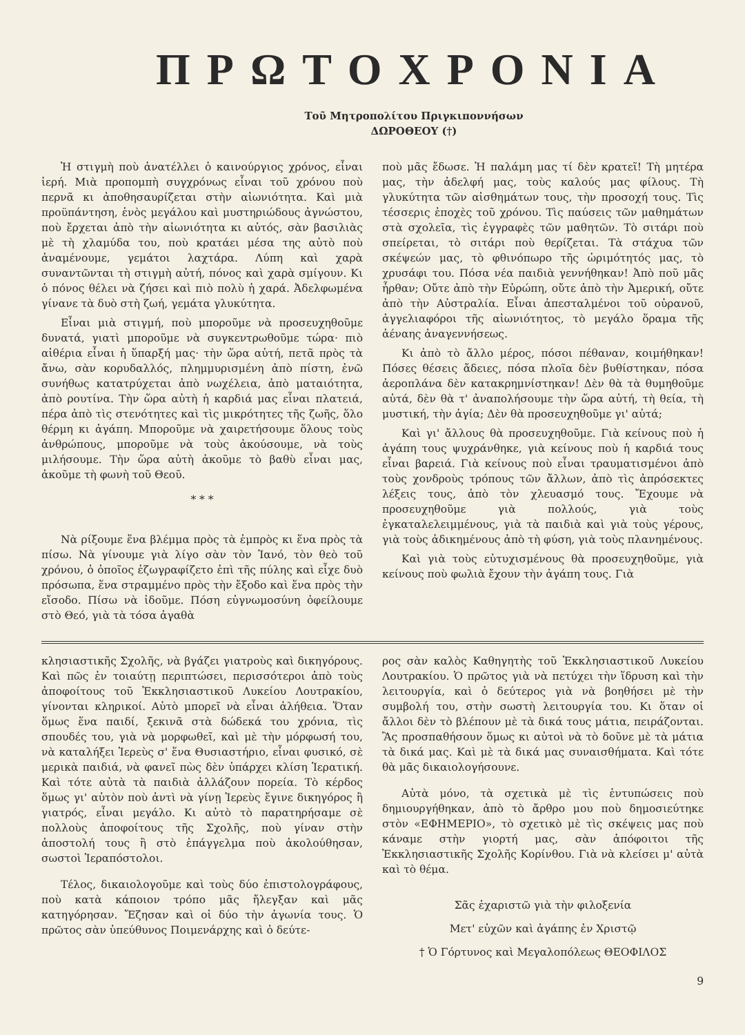ΠΡΩΤΟΧΡΟΝΙΑ
Τοῦ Μητροπολίτου Πριγκιποννήσων
ΔΩΡΟΘΕΟΥ (†)
Ἡ στιγμὴ ποὺ ἀνατέλλει ὁ καινούργιος χρόνος, εἶναι ἱερή. Μιὰ προπομπὴ συγχρόνως εἶναι τοῦ χρόνου ποὺ περνᾶ κι ἀποθησαυρίζεται στὴν αἰωνιότητα. Καὶ μιὰ προϋπάντηση, ἑνὸς μεγάλου καὶ μυστηριώδους ἀγνώστου, ποὺ ἔρχεται ἀπὸ τὴν αἰωνιότητα κι αὐτός, σὰν βασιλιὰς μὲ τὴ χλαμύδα του, ποὺ κρατάει μέσα της αὐτὸ ποὺ ἀναμένουμε, γεμάτοι λαχτάρα. Λύπη καὶ χαρὰ συναντῶνται τὴ στιγμὴ αὐτή, πόνος καὶ χαρὰ σμίγουν. Κι ὁ πόνος θέλει νὰ ζήσει καὶ πιὸ πολὺ ἡ χαρά. Ἀδελφωμένα γίνανε τὰ δυὸ στὴ ζωή, γεμάτα γλυκύτητα.
Εἶναι μιὰ στιγμή, ποὺ μποροῦμε νὰ προσευχηθοῦμε δυνατά, γιατὶ μποροῦμε νὰ συγκεντρωθοῦμε τώρα· πιὸ αἰθέρια εἶναι ἡ ὕπαρξή μας· τὴν ὥρα αὐτή, πετᾶ πρὸς τὰ ἄνω, σὰν κορυδαλλός, πλημμυρισμένη ἀπὸ πίστη, ἐνῶ συνήθως κατατρύχεται ἀπὸ νωχέλεια, ἀπὸ ματαιότητα, ἀπὸ ρουτίνα. Τὴν ὥρα αὐτὴ ἡ καρδιά μας εἶναι πλατειά, πέρα ἀπὸ τὶς στενότητες καὶ τὶς μικρότητες τῆς ζωῆς, ὅλο θέρμη κι ἀγάπη. Μποροῦμε νὰ χαιρετήσουμε ὅλους τοὺς ἀνθρώπους, μποροῦμε νὰ τοὺς ἀκούσουμε, νὰ τοὺς μιλήσουμε. Τὴν ὥρα αὐτὴ ἀκοῦμε τὸ βαθὺ εἶναι μας, ἀκοῦμε τὴ φωνὴ τοῦ Θεοῦ.
* * *
Νὰ ρίξουμε ἕνα βλέμμα πρὸς τὰ ἐμπρὸς κι ἕνα πρὸς τὰ πίσω. Νὰ γίνουμε γιὰ λίγο σὰν τὸν Ἰανό, τὸν θεὸ τοῦ χρόνου, ὁ ὁποῖος ἐζωγραφίζετο ἐπὶ τῆς πύλης καὶ εἶχε δυὸ πρόσωπα, ἕνα στραμμένο πρὸς τὴν ἔξοδο καὶ ἕνα πρὸς τὴν εἴσοδο. Πίσω νὰ ἰδοῦμε. Πόση εὐγνωμοσύνη ὀφείλουμε στὸ Θεό, γιὰ τὰ τόσα ἀγαθὰ
ποὺ μᾶς ἔδωσε. Ἡ παλάμη μας τί δὲν κρατεῖ! Τὴ μητέρα μας, τὴν ἀδελφή μας, τοὺς καλούς μας φίλους. Τὴ γλυκύτητα τῶν αἰσθημάτων τους, τὴν προσοχή τους. Τὶς τέσσερις ἐποχὲς τοῦ χρόνου. Τὶς παύσεις τῶν μαθημάτων στὰ σχολεῖα, τὶς ἐγγραφὲς τῶν μαθητῶν. Τὸ σιτάρι ποὺ σπείρεται, τὸ σιτάρι ποὺ θερίζεται. Τὰ στάχυα τῶν σκέψεών μας, τὸ φθινόπωρο τῆς ὡριμότητός μας, τὸ χρυσάφι του. Πόσα νέα παιδιὰ γεννήθηκαν! Ἀπὸ ποῦ μᾶς ἦρθαν; Οὔτε ἀπὸ τὴν Εὐρώπη, οὔτε ἀπὸ τὴν Ἀμερική, οὔτε ἀπὸ τὴν Αὐστραλία. Εἶναι ἀπεσταλμένοι τοῦ οὐρανοῦ, ἀγγελιαφόροι τῆς αἰωνιότητος, τὸ μεγάλο ὅραμα τῆς ἀέναης ἀναγεννήσεως.
Κι ἀπὸ τὸ ἄλλο μέρος, πόσοι πέθαναν, κοιμήθηκαν! Πόσες θέσεις ἄδειες, πόσα πλοῖα δὲν βυθίστηκαν, πόσα ἀεροπλάνα δὲν κατακρημνίστηκαν! Δὲν θὰ τὰ θυμηθοῦμε αὐτά, δὲν θὰ τ' ἀναπολήσουμε τὴν ὥρα αὐτή, τὴ θεία, τὴ μυστική, τὴν ἁγία; Δὲν θὰ προσευχηθοῦμε γι' αὐτά;
Καὶ γι' ἄλλους θὰ προσευχηθοῦμε. Γιὰ κείνους ποὺ ἡ ἀγάπη τους ψυχράνθηκε, γιὰ κείνους ποὺ ἡ καρδιά τους εἶναι βαρειά. Γιὰ κείνους ποὺ εἶναι τραυματισμένοι ἀπὸ τοὺς χονδροὺς τρόπους τῶν ἄλλων, ἀπὸ τὶς ἀπρόσεκτες λέξεις τους, ἀπὸ τὸν χλευασμό τους. Ἔχουμε νὰ προσευχηθοῦμε γιὰ πολλούς, γιὰ τοὺς ἐγκαταλελειμμένους, γιὰ τὰ παιδιὰ καὶ γιὰ τοὺς γέρους, γιὰ τοὺς ἀδικημένους ἀπὸ τὴ φύση, γιὰ τοὺς πλανημένους.
Καὶ γιὰ τοὺς εὐτυχισμένους θὰ προσευχηθοῦμε, γιὰ κείνους ποὺ φωλιὰ ἔχουν τὴν ἀγάπη τους. Γιὰ
κλησιαστικῆς Σχολῆς, νὰ βγάζει γιατροὺς καὶ δικηγόρους. Καὶ πῶς ἐν τοιαύτῃ περιπτώσει, περισσότεροι ἀπὸ τοὺς ἀποφοίτους τοῦ Ἐκκλησιαστικοῦ Λυκείου Λουτρακίου, γίνονται κληρικοί. Αὐτὸ μπορεῖ νὰ εἶναι ἀλήθεια. Ὅταν ὅμως ἕνα παιδί, ξεκινᾶ στὰ δώδεκά του χρόνια, τὶς σπουδές του, γιὰ νὰ μορφωθεῖ, καὶ μὲ τὴν μόρφωσή του, νὰ καταλήξει Ἱερεὺς σ' ἕνα Θυσιαστήριο, εἶναι φυσικό, σὲ μερικὰ παιδιά, νὰ φανεῖ πὼς δὲν ὑπάρχει κλίση Ἱερατική. Καὶ τότε αὐτὰ τὰ παιδιὰ ἀλλάζουν πορεία. Τὸ κέρδος ὅμως γι' αὐτὸν ποὺ ἀντὶ νὰ γίνῃ Ἱερεὺς ἔγινε δικηγόρος ἢ γιατρός, εἶναι μεγάλο. Κι αὐτὸ τὸ παρατηρήσαμε σὲ πολλοὺς ἀποφοίτους τῆς Σχολῆς, ποὺ γίναν στὴν ἀποστολή τους ἢ στὸ ἐπάγγελμα ποὺ ἀκολούθησαν, σωστοὶ Ἱεραπόστολοι.
Τέλος, δικαιολογοῦμε καὶ τοὺς δύο ἐπιστολογράφους, ποὺ κατὰ κάποιον τρόπο μᾶς ἤλεγξαν καὶ μᾶς κατηγόρησαν. Ἔζησαν καὶ οἱ δύο τὴν ἀγωνία τους. Ὁ πρῶτος σὰν ὑπεύθυνος Ποιμενάρχης καὶ ὁ δεύτε-
ρος σὰν καλὸς Καθηγητὴς τοῦ Ἐκκλησιαστικοῦ Λυκείου Λουτρακίου. Ὁ πρῶτος γιὰ νὰ πετύχει τὴν ἵδρυση καὶ τὴν λειτουργία, καὶ ὁ δεύτερος γιὰ νὰ βοηθήσει μὲ τὴν συμβολή του, στὴν σωστὴ λειτουργία του. Κι ὅταν οἱ ἄλλοι δὲν τὸ βλέπουν μὲ τὰ δικά τους μάτια, πειράζονται. Ἂς προσπαθήσουν ὅμως κι αὐτοὶ νὰ τὸ δοῦνε μὲ τὰ μάτια τὰ δικά μας. Καὶ μὲ τὰ δικά μας συναισθήματα. Καὶ τότε θὰ μᾶς δικαιολογήσουνε.
Αὐτὰ μόνο, τὰ σχετικὰ μὲ τὶς ἐντυπώσεις ποὺ δημιουργήθηκαν, ἀπὸ τὸ ἄρθρο μου ποὺ δημοσιεύτηκε στὸν «ΕΦΗΜΕΡΙΟ», τὸ σχετικὸ μὲ τὶς σκέψεις μας ποὺ κάναμε στὴν γιορτή μας, σὰν ἀπόφοιτοι τῆς Ἐκκλησιαστικῆς Σχολῆς Κορίνθου. Γιὰ νὰ κλείσει μ' αὐτὰ καὶ τὸ θέμα.
Σᾶς ἐχαριστῶ γιὰ τὴν φιλοξενία
Μετ' εὐχῶν καὶ ἀγάπης ἐν Χριστῷ
† Ὁ Γόρτυνος καὶ Μεγαλοπόλεως ΘΕΟΦΙΛΟΣ
9